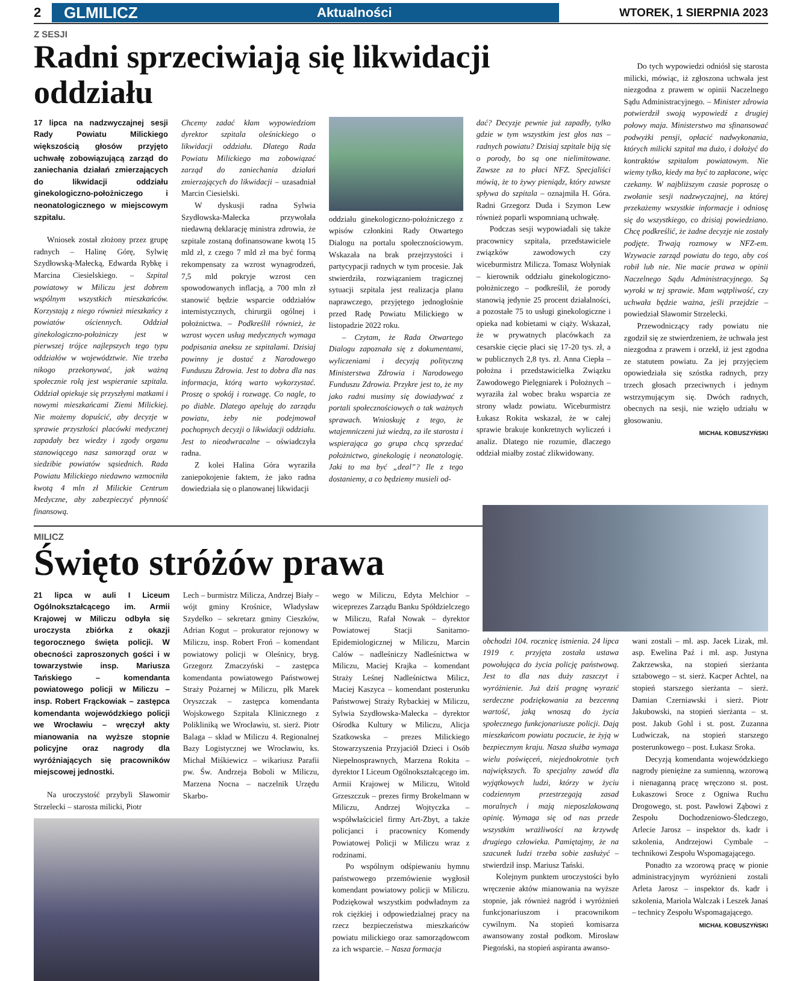2
GLMILICZ Aktualności
WTOREK, 1 SIERPNIA 2023
Z SESJI
Radni sprzeciwiają się likwidacji oddziału
17 lipca na nadzwyczajnej sesji Rady Powiatu Milickiego większością głosów przyjęto uchwałę zobowiązującą zarząd do zaniechania działań zmierzających do likwidacji oddziału ginekologiczno-położniczego i neonatologicznego w miejscowym szpitalu.
Wniosek został złożony przez grupę radnych – Halinę Górę, Sylwię Szydłowską-Małecką, Edwarda Rybkę i Marcina Ciesielskiego. – Szpital powiatowy w Miliczu jest dobrem wspólnym wszystkich mieszkańców. Korzystają z niego również mieszkańcy z powiatów ościennych. Oddział ginekologiczno-położniczy jest w pierwszej trójce najlepszych tego typu oddziałów w województwie. Nie trzeba nikogo przekonywać, jak ważną społecznie rolą jest wspieranie szpitala. Oddział opiekuje się przyszłymi matkami i nowymi mieszkańcami Ziemi Milickiej. Nie możemy dopuścić, aby decyzje w sprawie przyszłości placówki medycznej zapadały bez wiedzy i zgody organu stanowiącego nasz samorząd oraz w siedzibie powiatów sąsiednich. Rada Powiatu Milickiego niedawno wzmocniła kwotą 4 mln zł Milickie Centrum Medyczne, aby zabezpieczyć płynność finansową.
Chcemy zadać kłam wypowiedziom dyrektor szpitala oleśnickiego o likwidacji oddziału. Dlatego Rada Powiatu Milickiego ma zobowiązać zarząd do zaniechania działań zmierzających do likwidacji – uzasadniał Marcin Ciesielski.
W dyskusji radna Sylwia Szydłowska-Małecka przywołała niedawną deklarację ministra zdrowia, że szpitale zostaną dofinansowane kwotą 15 mld zł, z czego 7 mld zł ma być formą rekompensaty za wzrost wynagrodzeń, 7,5 mld pokryje wzrost cen spowodowanych inflacją, a 700 mln zł stanowić będzie wsparcie oddziałów internistycznych, chirurgii ogólnej i położnictwa. – Podkreślił również, że wzrost wycen usług medycznych wymaga podpisania aneksu ze szpitalami. Dzisiaj powinny je dostać z Narodowego Funduszu Zdrowia. Jest to dobra dla nas informacja, którą warto wykorzystać. Proszę o spokój i rozwagę. Co nagle, to po diable. Dlatego apeluję do zarządu powiatu, żeby nie podejmował pochopnych decyzji o likwidacji oddziału. Jest to nieodwracalne – oświadczyła radna.
Z kolei Halina Góra wyraziła zaniepokojenie faktem, że jako radna dowiedziała się o planowanej likwidacji
oddziału ginekologiczno-położniczego z wpisów członkini Rady Otwartego Dialogu na portalu społecznościowym. Wskazała na brak przejrzystości i partycypacji radnych w tym procesie. Jak stwierdziła, rozwiązaniem tragicznej sytuacji szpitala jest realizacja planu naprawczego, przyjętego jednogłośnie przed Radę Powiatu Milickiego w listopadzie 2022 roku.
– Czytam, że Rada Otwartego Dialogu zapoznała się z dokumentami, wyliczeniami i decyzją polityczną Ministerstwa Zdrowia i Narodowego Funduszu Zdrowia. Przykre jest to, że my jako radni musimy się dowiadywać z portali społecznościowych o tak ważnych sprawach. Wnioskuję z tego, że wtajemniczeni już wiedzą, za ile starosta i wspierająca go grupa chcą sprzedać położnictwo, ginekologię i neonatologię. Jaki to ma być „deal”? Ile z tego dostaniemy, a co będziemy musieli od-
dać? Decyzje pewnie już zapadły, tylko gdzie w tym wszystkim jest głos nas – radnych powiatu? Dzisiaj szpitale biją się o porody, bo są one nielimitowane. Zawsze za to płaci NFZ. Specjaliści mówią, że to żywy pieniądz, który zawsze spływa do szpitala – oznajmiła H. Góra. Radni Grzegorz Duda i Szymon Lew również poparli wspomnianą uchwałę.
Podczas sesji wypowiadali się także pracownicy szpitala, przedstawiciele związków zawodowych czy wiceburmistrz Milicza. Tomasz Wołyniak – kierownik oddziału ginekologiczno-położniczego – podkreślił, że porody stanowią jedynie 25 procent działalności, a pozostałe 75 to usługi ginekologiczne i opieka nad kobietami w ciąży. Wskazał, że w prywatnych placówkach za cesarskie cięcie płaci się 17-20 tys. zł, a w publicznych 2,8 tys. zł. Anna Ciepła – położna i przedstawicielka Związku Zawodowego Pielęgniarek i Położnych – wyraziła żal wobec braku wsparcia ze strony władz powiatu. Wiceburmistrz Łukasz Rokita wskazał, że w całej sprawie brakuje konkretnych wyliczeń i analiz. Dlatego nie rozumie, dlaczego oddział miałby zostać zlikwidowany.
Do tych wypowiedzi odniósł się starosta milicki, mówiąc, iż zgłoszona uchwała jest niezgodna z prawem w opinii Naczelnego Sądu Administracyjnego. – Minister zdrowia potwierdził swoją wypowiedź z drugiej połowy maja. Ministerstwo ma sfinansować podwyżki pensji, opłacić nadwykonania, których milicki szpital ma dużo, i dołożyć do kontraktów szpitalom powiatowym. Nie wiemy tylko, kiedy ma być to zapłacone, więc czekamy. W najbliższym czasie poproszę o zwołanie sesji nadzwyczajnej, na której przekażemy wszystkie informacje i odniosę się do wszystkiego, co dzisiaj powiedziano. Chcę podkreślić, że żadne decyzje nie zostały podjęte. Trwają rozmowy w NFZ-em. Wzywacie zarząd powiatu do tego, aby coś robił lub nie. Nie macie prawa w opinii Naczelnego Sądu Administracyjnego. Są wyroki w tej sprawie. Mam wątpliwość, czy uchwała będzie ważna, jeśli przejdzie – powiedział Sławomir Strzelecki.
Przewodniczący rady powiatu nie zgodził się ze stwierdzeniem, że uchwała jest niezgodna z prawem i orzekł, iż jest zgodna ze statutem powiatu. Za jej przyjęciem opowiedziała się szóstka radnych, przy trzech głosach przeciwnych i jednym wstrzymującym się. Dwóch radnych, obecnych na sesji, nie wzięło udziału w głosowaniu.
MICHAŁ KOBUSZYŃSKI
MILICZ
Święto stróżów prawa
21 lipca w auli I Liceum Ogólnokształcącego im. Armii Krajowej w Miliczu odbyła się uroczysta zbiórka z okazji tegorocznego święta policji. W obecności zaproszonych gości i w towarzystwie insp. Mariusza Tańskiego – komendanta powiatowego policji w Miliczu – insp. Robert Frąckowiak – zastępca komendanta wojewódzkiego policji we Wrocławiu – wręczył akty mianowania na wyższe stopnie policyjne oraz nagrody dla wyróżniających się pracowników miejscowej jednostki.
Na uroczystość przybyli Sławomir Strzelecki – starosta milicki, Piotr
Lech – burmistrz Milicza, Andrzej Biały – wójt gminy Krośnice, Władysław Szydełko – sekretarz gminy Cieszków, Adrian Kogut – prokurator rejonowy w Miliczu, insp. Robert Froń – komendant powiatowy policji w Oleśnicy, bryg. Grzegorz Zmaczyński – zastępca komendanta powiatowego Państwowej Straży Pożarnej w Miliczu, płk Marek Oryszczak – zastępca komendanta Wojskowego Szpitala Klinicznego z Polikliniką we Wrocławiu, st. sierż. Piotr Balaga – skład w Miliczu 4. Regionalnej Bazy Logistycznej we Wrocławiu, ks. Michał Miśkiewicz – wikariusz Parafii pw. Św. Andrzeja Boboli w Miliczu, Marzena Nocna – naczelnik Urzędu Skarbo-
wego w Miliczu, Edyta Melchior – wiceprezes Zarządu Banku Spółdzielczego w Miliczu, Rafał Nowak – dyrektor Powiatowej Stacji Sanitarno-Epidemiologicznej w Miliczu, Marcin Calów – nadleśniczy Nadleśnictwa w Miliczu, Maciej Krajka – komendant Straży Leśnej Nadleśnictwa Milicz, Maciej Kaszyca – komendant posterunku Państwowej Straży Rybackiej w Miliczu, Sylwia Szydłowska-Małecka – dyrektor Ośrodka Kultury w Miliczu, Alicja Szatkowska – prezes Milickiego Stowarzyszenia Przyjaciół Dzieci i Osób Niepełnosprawnych, Marzena Rokita – dyrektor I Liceum Ogólnokształcącego im. Armii Krajowej w Miliczu, Witold Grzeszczuk – prezes firmy Brokelmann w Miliczu, Andrzej Wojtyczka – współwłaściciel firmy Art-Zbyt, a także policjanci i pracownicy Komendy Powiatowej Policji w Miliczu wraz z rodzinami.
Po wspólnym odśpiewaniu hymnu państwowego przemówienie wygłosił komendant powiatowy policji w Miliczu. Podziękował wszystkim podwładnym za rok ciężkiej i odpowiedzialnej pracy na rzecz bezpieczeństwa mieszkańców powiatu milickiego oraz samorządowcom za ich wsparcie. – Nasza formacja
obchodzi 104. rocznicę istnienia. 24 lipca 1919 r. przyjęta została ustawa powołująca do życia policję państwową. Jest to dla nas duży zaszczyt i wyróżnienie. Już dziś pragnę wyrazić serdeczne podziękowania za bezcenną wartość, jaką wnoszą do życia społecznego funkcjonariusze policji. Dają mieszkańcom powiatu poczucie, że żyją w bezpiecznym kraju. Nasza służba wymaga wielu poświęceń, niejednokrotnie tych największych. To specjalny zawód dla wyjątkowych ludzi, którzy w życiu codziennym przestrzegają zasad moralnych i mają nieposzlakowaną opinię. Wymaga się od nas przede wszystkim wrażliwości na krzywdę drugiego człowieka. Pamiętajmy, że na szacunek ludzi trzeba sobie zasłużyć – stwierdził insp. Mariusz Tański.
Kolejnym punktem uroczystości było wręczenie aktów mianowania na wyższe stopnie, jak również nagród i wyróżnień funkcjonariuszom i pracownikom cywilnym. Na stopień komisarza awansowany został podkom. Mirosław Piegoński, na stopień aspiranta awanso-
wani zostali – mł. asp. Jacek Lizak, mł. asp. Ewelina Paź i mł. asp. Justyna Zakrzewska, na stopień sierżanta sztabowego – st. sierż. Kacper Achtel, na stopień starszego sierżanta – sierż. Damian Czerniawski i sierż. Piotr Jakubowski, na stopień sierżanta – st. post. Jakub Gohl i st. post. Zuzanna Ludwiczak, na stopień starszego posterunkowego – post. Łukasz Sroka.
Decyzją komendanta wojewódzkiego nagrody pieniężne za sumienną, wzorową i nienaganną pracę wręczono st. post. Łukaszowi Sroce z Ogniwa Ruchu Drogowego, st. post. Pawłowi Ząbowi z Zespołu Dochodzeniowo-Śledczego, Arlecie Jarosz – inspektor ds. kadr i szkolenia, Andrzejowi Cymbale – technikowi Zespołu Wspomagającego.
Ponadto za wzorową pracę w pionie administracyjnym wyróżnieni zostali Arleta Jarosz – inspektor ds. kadr i szkolenia, Mariola Walczak i Leszek Janaś – technicy Zespołu Wspomagającego.
MICHAŁ KOBUSZYŃSKI